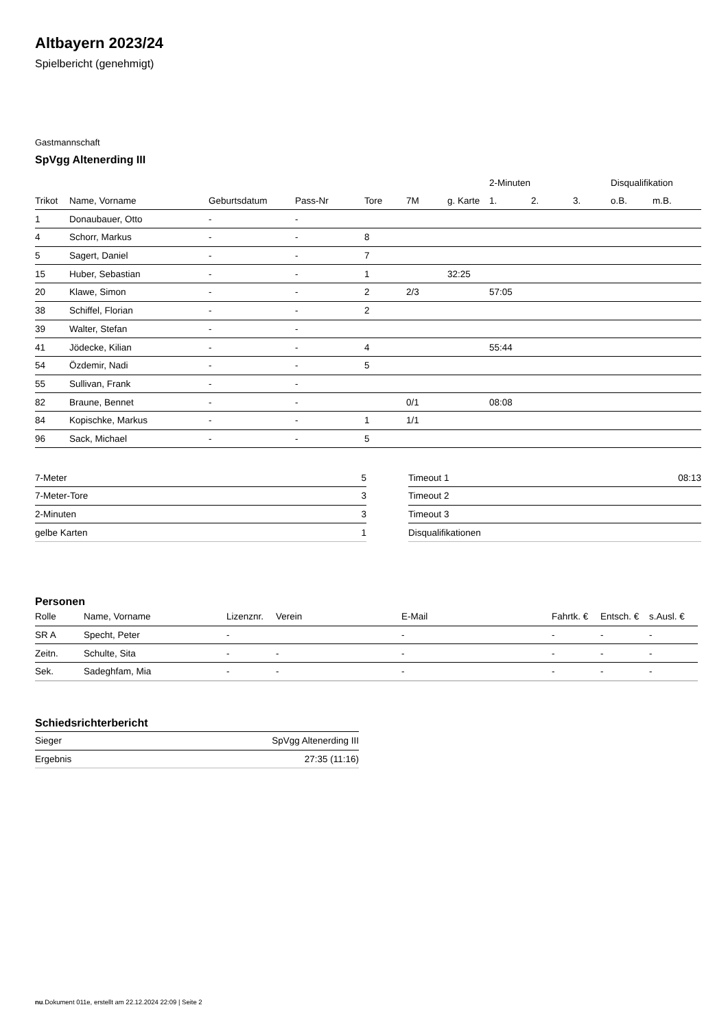Altbayern 2023/24
Spielbericht (genehmigt)
Gastmannschaft
SpVgg Altenerding III
| | | | | | | | 2-Minuten | | | Disqualifikation | |
| --- | --- | --- | --- | --- | --- | --- | --- | --- | --- | --- | --- |
| Trikot | Name, Vorname | Geburtsdatum | Pass-Nr | Tore | 7M | g. Karte | 1. | 2. | 3. | o.B. | m.B. |
| 1 | Donaubauer, Otto | - | - | | | | | | | | |
| 4 | Schorr, Markus | - | - | 8 | | | | | | | |
| 5 | Sagert, Daniel | - | - | 7 | | | | | | | |
| 15 | Huber, Sebastian | - | - | 1 | | 32:25 | | | | | |
| 20 | Klawe, Simon | - | - | 2 | 2/3 | | 57:05 | | | | |
| 38 | Schiffel, Florian | - | - | 2 | | | | | | | |
| 39 | Walter, Stefan | - | - | | | | | | | | |
| 41 | Jödecke, Kilian | - | - | 4 | | | 55:44 | | | | |
| 54 | Özdemir, Nadi | - | - | 5 | | | | | | | |
| 55 | Sullivan, Frank | - | - | | | | | | | | |
| 82 | Braune, Bennet | - | - | | 0/1 | | 08:08 | | | | |
| 84 | Kopischke, Markus | - | - | 1 | 1/1 | | | | | | |
| 96 | Sack, Michael | - | - | 5 | | | | | | | |
| 7-Meter | 5 |
| 7-Meter-Tore | 3 |
| 2-Minuten | 3 |
| gelbe Karten | 1 |
| Timeout 1 | 08:13 |
| Timeout 2 | |
| Timeout 3 | |
| Disqualifikationen | |
Personen
| Rolle | Name, Vorname | Lizenznr. | Verein | E-Mail | Fahrtk. € | Entsch. € | s.Ausl. € |
| --- | --- | --- | --- | --- | --- | --- | --- |
| SR A | Specht, Peter | - | | - | - | - | - |
| Zeitn. | Schulte, Sita | - | - | - | - | - | - |
| Sek. | Sadeghfam, Mia | - | - | - | - | - | - |
Schiedsrichterbericht
| Sieger | SpVgg Altenerding III |
| Ergebnis | 27:35 (11:16) |
nu.Dokument 011e, erstellt am 22.12.2024 22:09 | Seite 2